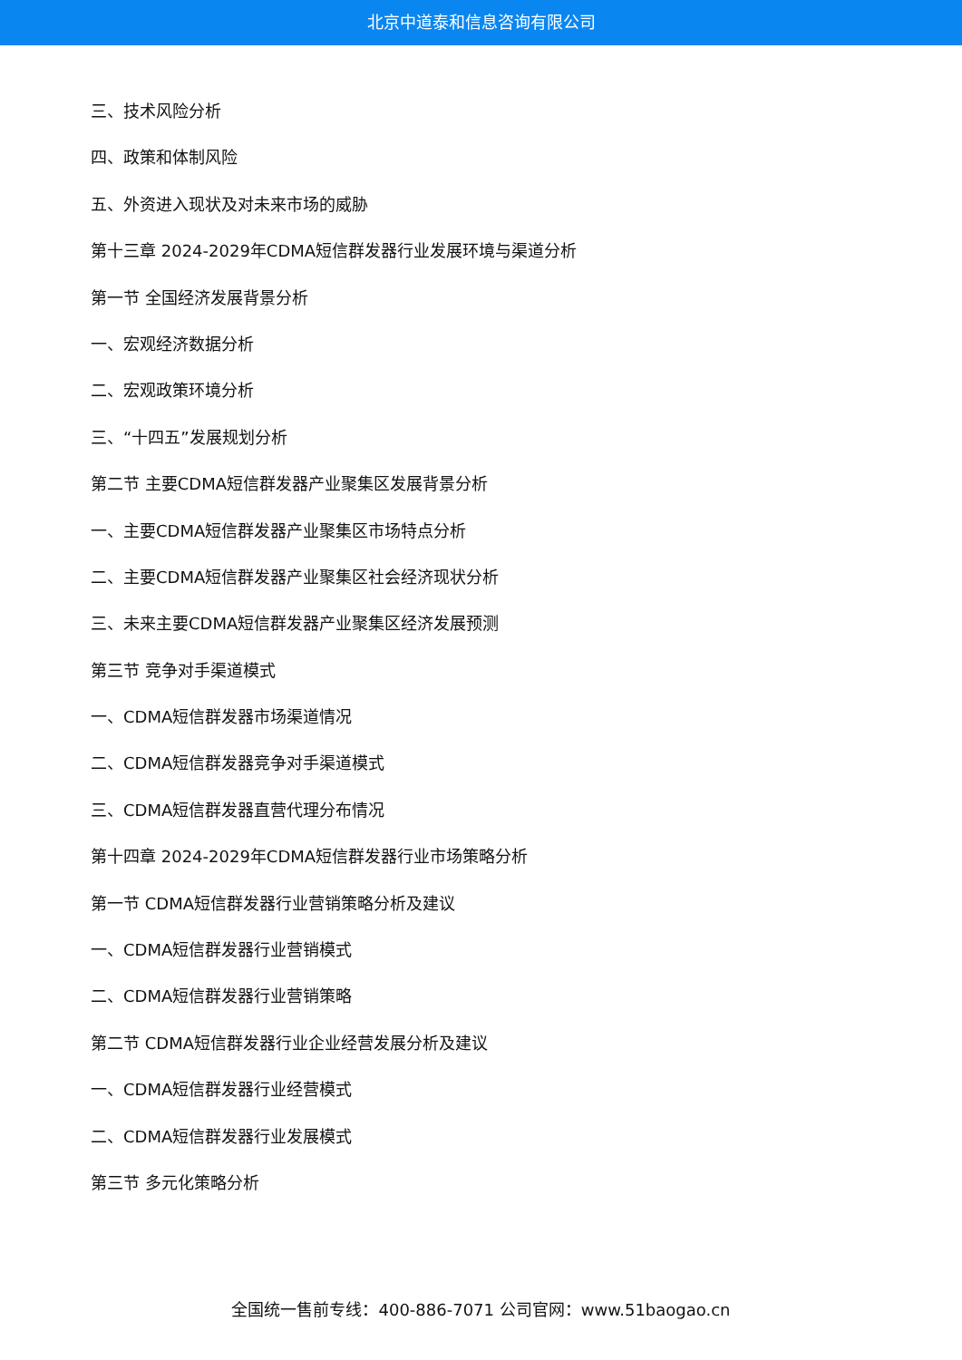北京中道泰和信息咨询有限公司
三、技术风险分析
四、政策和体制风险
五、外资进入现状及对未来市场的威胁
第十三章 2024-2029年CDMA短信群发器行业发展环境与渠道分析
第一节 全国经济发展背景分析
一、宏观经济数据分析
二、宏观政策环境分析
三、“十四五”发展规划分析
第二节 主要CDMA短信群发器产业聚集区发展背景分析
一、主要CDMA短信群发器产业聚集区市场特点分析
二、主要CDMA短信群发器产业聚集区社会经济现状分析
三、未来主要CDMA短信群发器产业聚集区经济发展预测
第三节 竞争对手渠道模式
一、CDMA短信群发器市场渠道情况
二、CDMA短信群发器竞争对手渠道模式
三、CDMA短信群发器直营代理分布情况
第十四章 2024-2029年CDMA短信群发器行业市场策略分析
第一节 CDMA短信群发器行业营销策略分析及建议
一、CDMA短信群发器行业营销模式
二、CDMA短信群发器行业营销策略
第二节 CDMA短信群发器行业企业经营发展分析及建议
一、CDMA短信群发器行业经营模式
二、CDMA短信群发器行业发展模式
第三节 多元化策略分析
全国统一售前专线：400-886-7071 公司官网：www.51baogao.cn